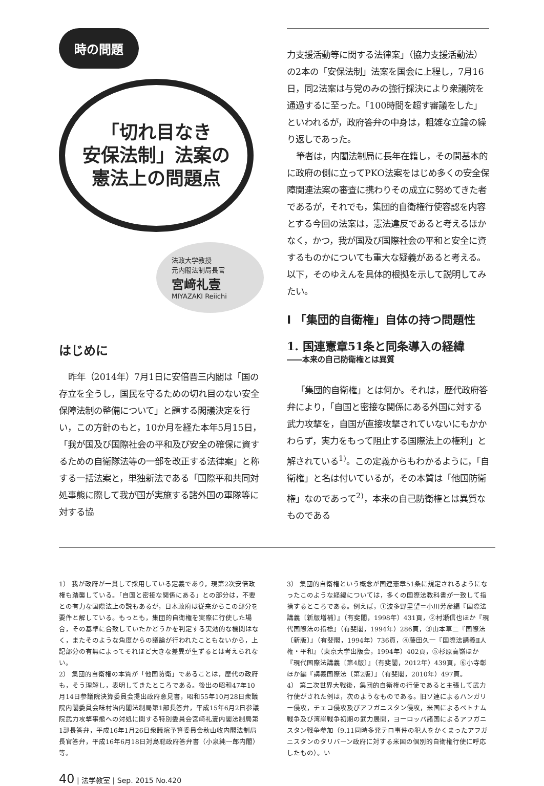時の問題
「切れ目なき
安保法制」法案の
憲法上の問題点
法政大学教授
元内閣法制局長官
宮﨑礼壹
MIYAZAKI Reiichi
はじめに
昨年（2014年）7月1日に安倍晋三内閣は「国の存立を全うし，国民を守るための切れ目のない安全保障法制の整備について」と題する閣議決定を行い，この方針のもと，10か月を経た本年5月15日，「我が国及び国際社会の平和及び安全の確保に資するための自衛隊法等の一部を改正する法律案」と称する一括法案と，単独新法である「国際平和共同対処事態に際して我が国が実施する諸外国の軍隊等に対する協
力支援活動等に関する法律案」（協力支援活動法）の2本の「安保法制」法案を国会に上程し，7月16日，同2法案は与党のみの強行採決により衆議院を通過するに至った。「100時間を超す審議をした」といわれるが，政府答弁の中身は，粗雑な立論の繰り返しであった。
筆者は，内閣法制局に長年在籍し，その間基本的に政府の側に立ってPKO法案をはじめ多くの安全保障関連法案の審査に携わりその成立に努めてきた者であるが，それでも，集団的自衛権行使容認を内容とする今回の法案は，憲法違反であると考えるほかなく，かつ，我が国及び国際社会の平和と安全に資するものかについても重大な疑義があると考える。以下，そのゆえんを具体的根拠を示して説明してみたい。
I 「集団的自衛権」自体の持つ問題性
1. 国連憲章51条と同条導入の経緯
――本来の自己防衛権とは異質
「集団的自衛権」とは何か。それは，歴代政府答弁により，「自国と密接な関係にある外国に対する武力攻撃を，自国が直接攻撃されていないにもかかわらず，実力をもって阻止する国際法上の権利」と解されている<sup>1)</sup>。この定義からもわかるように，「自衛権」と名は付いているが，その本質は「他国防衛権」なのであって<sup>2)</sup>，本来の自己防衛権とは異質なものである
1） 我が政府が一貫して採用している定義であり，現第2次安倍政権も踏襲している。「自国と密接な関係にある」との部分は，不要との有力な国際法上の説もあるが，日本政府は従来からこの部分を要件と解している。もっとも，集団的自衛権を実際に行使した場合，その基準に合致していたかどうかを判定する実効的な機関はなく，またそのような角度からの議論が行われたこともないから，上記部分の有無によってそれほど大きな差異が生ずるとは考えられない。
2） 集団的自衛権の本質が「他国防衛」であることは，歴代の政府も，そう理解し，表明してきたところである。後出の昭和47年10月14日参議院決算委員会提出政府意見書，昭和55年10月28日衆議院内閣委員会味村治内閣法制局第1部長答弁，平成15年6月2日参議院武力攻撃事態への対処に関する特別委員会宮﨑礼壹内閣法制局第1部長答弁，平成16年1月26日衆議院予算委員会秋山收内閣法制局長官答弁，平成16年6月18日対島聡政府答弁書（小泉純一郎内閣）等。
3） 集団的自衛権という概念が国連憲章51条に規定されるようになったこのような経緯については，多くの国際法教科書が一致して指摘するところである。例えば，①波多野里望＝小川芳彦編『国際法講義〔新版増補〕』（有斐閣，1998年）431頁，②村瀬信也ほか『現代国際法の指標』（有斐閣，1994年）286頁，③山本草二『国際法〔新版〕』（有斐閣，1994年）736頁，④藤田久一『国際法講義Ⅱ人権・平和』（東京大学出版会，1994年）402頁，⑤杉原高嶺ほか『現代国際法講義〔第4版〕』（有斐閣，2012年）439頁，⑥小寺彰ほか編『講義国際法〔第2版〕』（有斐閣，2010年）497頁。
4） 第二次世界大戦後，集団的自衛権の行使であると主張して武力行使がされた例は，次のようなものである。旧ソ連によるハンガリー侵攻，チェコ侵攻及びアフガニスタン侵攻，米国によるベトナム戦争及び湾岸戦争初期の武力展開，ヨーロッパ諸国によるアフガニスタン戦争参加（9.11同時多発テロ事件の犯人をかくまったアフガニスタンのタリバーン政府に対する米国の個別的自衛権行使に呼応したもの）。い
40 | 法学教室 | Sep. 2015 No.420